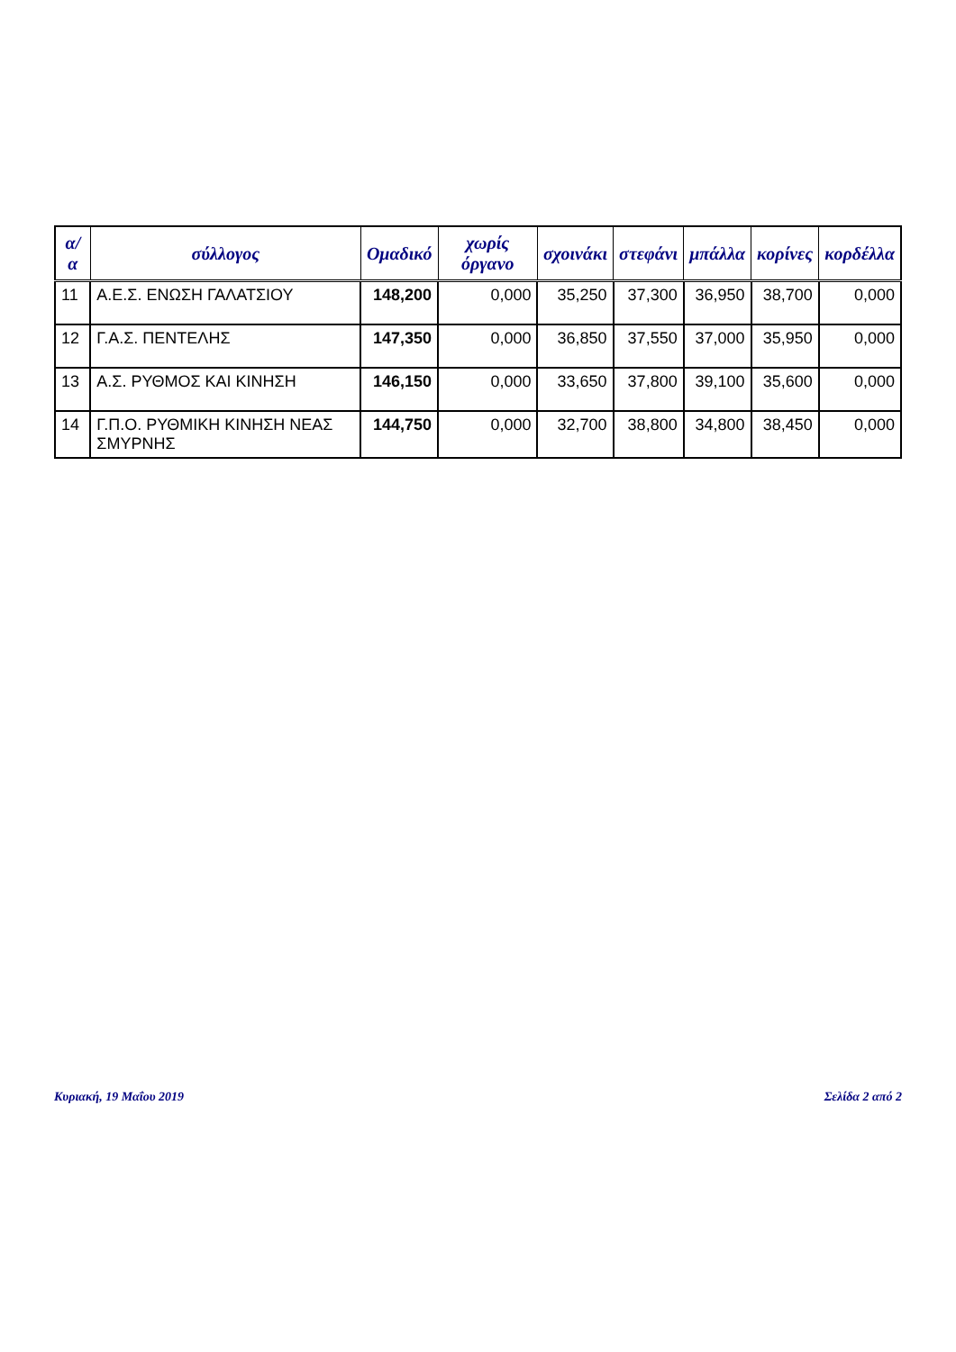| α/α | σύλλογος | Ομαδικό | χωρίς όργανο | σχοινάκι | στεφάνι | μπάλλα | κορίνες | κορδέλλα |
| --- | --- | --- | --- | --- | --- | --- | --- | --- |
| 11 | Α.Ε.Σ. ΕΝΩΣΗ ΓΑΛΑΤΣΙΟΥ | 148,200 | 0,000 | 35,250 | 37,300 | 36,950 | 38,700 | 0,000 |
| 12 | Γ.Α.Σ. ΠΕΝΤΕΛΗΣ | 147,350 | 0,000 | 36,850 | 37,550 | 37,000 | 35,950 | 0,000 |
| 13 | Α.Σ. ΡΥΘΜΟΣ ΚΑΙ ΚΙΝΗΣΗ | 146,150 | 0,000 | 33,650 | 37,800 | 39,100 | 35,600 | 0,000 |
| 14 | Γ.Π.Ο. ΡΥΘΜΙΚΗ ΚΙΝΗΣΗ ΝΕΑΣ ΣΜΥΡΝΗΣ | 144,750 | 0,000 | 32,700 | 38,800 | 34,800 | 38,450 | 0,000 |
Κυριακή, 19 Μαΐου 2019 Σελίδα 2 από 2